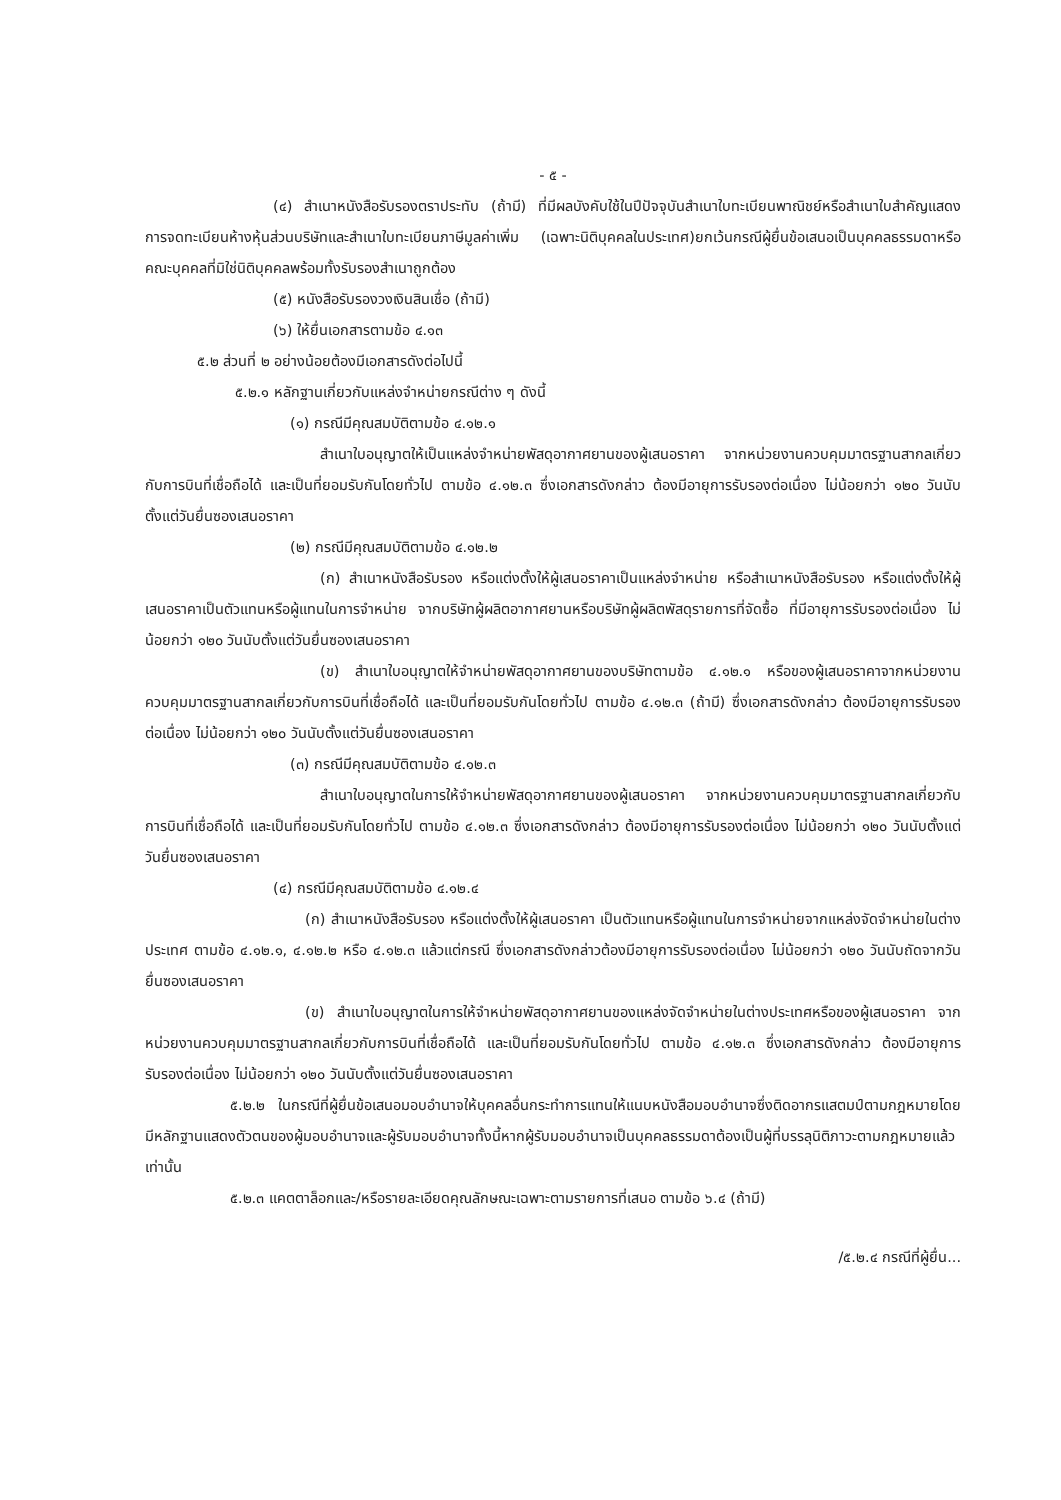- ๕ -
(๔) สำเนาหนังสือรับรองตราประทับ (ถ้ามี) ที่มีผลบังคับใช้ในปีปัจจุบันสำเนาใบทะเบียนพาณิชย์หรือสำเนาใบสำคัญแสดงการจดทะเบียนห้างหุ้นส่วนบริษัทและสำเนาใบทะเบียนภาษีมูลค่าเพิ่ม (เฉพาะนิติบุคคลในประเทศ)ยกเว้นกรณีผู้ยื่นข้อเสนอเป็นบุคคลธรรมดาหรือคณะบุคคลที่มิใช่นิติบุคคลพร้อมทั้งรับรองสำเนาถูกต้อง
(๕) หนังสือรับรองวงเงินสินเชื่อ (ถ้ามี)
(๖) ให้ยื่นเอกสารตามข้อ ๔.๑๓
๕.๒ ส่วนที่ ๒ อย่างน้อยต้องมีเอกสารดังต่อไปนี้
๕.๒.๑ หลักฐานเกี่ยวกับแหล่งจำหน่ายกรณีต่าง ๆ ดังนี้
(๑) กรณีมีคุณสมบัติตามข้อ ๔.๑๒.๑
สำเนาใบอนุญาตให้เป็นแหล่งจำหน่ายพัสดุอากาศยานของผู้เสนอราคา จากหน่วยงานควบคุมมาตรฐานสากลเกี่ยวกับการบินที่เชื่อถือได้ และเป็นที่ยอมรับกันโดยทั่วไป ตามข้อ ๔.๑๒.๓ ซึ่งเอกสารดังกล่าว ต้องมีอายุการรับรองต่อเนื่อง ไม่น้อยกว่า ๑๒๐ วันนับตั้งแต่วันยื่นซองเสนอราคา
(๒) กรณีมีคุณสมบัติตามข้อ ๔.๑๒.๒
(ก) สำเนาหนังสือรับรอง หรือแต่งตั้งให้ผู้เสนอราคาเป็นแหล่งจำหน่าย หรือสำเนาหนังสือรับรอง หรือแต่งตั้งให้ผู้เสนอราคาเป็นตัวแทนหรือผู้แทนในการจำหน่าย จากบริษัทผู้ผลิตอากาศยานหรือบริษัทผู้ผลิตพัสดุรายการที่จัดซื้อ ที่มีอายุการรับรองต่อเนื่อง ไม่น้อยกว่า ๑๒๐ วันนับตั้งแต่วันยื่นซองเสนอราคา
(ข) สำเนาใบอนุญาตให้จำหน่ายพัสดุอากาศยานของบริษัทตามข้อ ๔.๑๒.๑ หรือของผู้เสนอราคาจากหน่วยงานควบคุมมาตรฐานสากลเกี่ยวกับการบินที่เชื่อถือได้ และเป็นที่ยอมรับกันโดยทั่วไป ตามข้อ ๔.๑๒.๓ (ถ้ามี) ซึ่งเอกสารดังกล่าว ต้องมีอายุการรับรองต่อเนื่อง ไม่น้อยกว่า ๑๒๐ วันนับตั้งแต่วันยื่นซองเสนอราคา
(๓) กรณีมีคุณสมบัติตามข้อ ๔.๑๒.๓
สำเนาใบอนุญาตในการให้จำหน่ายพัสดุอากาศยานของผู้เสนอราคา จากหน่วยงานควบคุมมาตรฐานสากลเกี่ยวกับการบินที่เชื่อถือได้ และเป็นที่ยอมรับกันโดยทั่วไป ตามข้อ ๔.๑๒.๓ ซึ่งเอกสารดังกล่าว ต้องมีอายุการรับรองต่อเนื่อง ไม่น้อยกว่า ๑๒๐ วันนับตั้งแต่วันยื่นซองเสนอราคา
(๔) กรณีมีคุณสมบัติตามข้อ ๔.๑๒.๔
(ก) สำเนาหนังสือรับรอง หรือแต่งตั้งให้ผู้เสนอราคา เป็นตัวแทนหรือผู้แทนในการจำหน่ายจากแหล่งจัดจำหน่ายในต่างประเทศ ตามข้อ ๔.๑๒.๑, ๔.๑๒.๒ หรือ ๔.๑๒.๓ แล้วแต่กรณี ซึ่งเอกสารดังกล่าวต้องมีอายุการรับรองต่อเนื่อง ไม่น้อยกว่า ๑๒๐ วันนับถัดจากวันยื่นซองเสนอราคา
(ข) สำเนาใบอนุญาตในการให้จำหน่ายพัสดุอากาศยานของแหล่งจัดจำหน่ายในต่างประเทศหรือของผู้เสนอราคา จากหน่วยงานควบคุมมาตรฐานสากลเกี่ยวกับการบินที่เชื่อถือได้ และเป็นที่ยอมรับกันโดยทั่วไป ตามข้อ ๔.๑๒.๓ ซึ่งเอกสารดังกล่าว ต้องมีอายุการรับรองต่อเนื่อง ไม่น้อยกว่า ๑๒๐ วันนับตั้งแต่วันยื่นซองเสนอราคา
๕.๒.๒ ในกรณีที่ผู้ยื่นข้อเสนอมอบอำนาจให้บุคคลอื่นกระทำการแทนให้แนบหนังสือมอบอำนาจซึ่งติดอากรแสตมป์ตามกฎหมายโดยมีหลักฐานแสดงตัวตนของผู้มอบอำนาจและผู้รับมอบอำนาจทั้งนี้หากผู้รับมอบอำนาจเป็นบุคคลธรรมดาต้องเป็นผู้ที่บรรลุนิติภาวะตามกฎหมายแล้วเท่านั้น
๕.๒.๓ แคตตาล็อกและ/หรือรายละเอียดคุณลักษณะเฉพาะตามรายการที่เสนอ ตามข้อ ๖.๔ (ถ้ามี)
/๕.๒.๔ กรณีที่ผู้ยื่น...